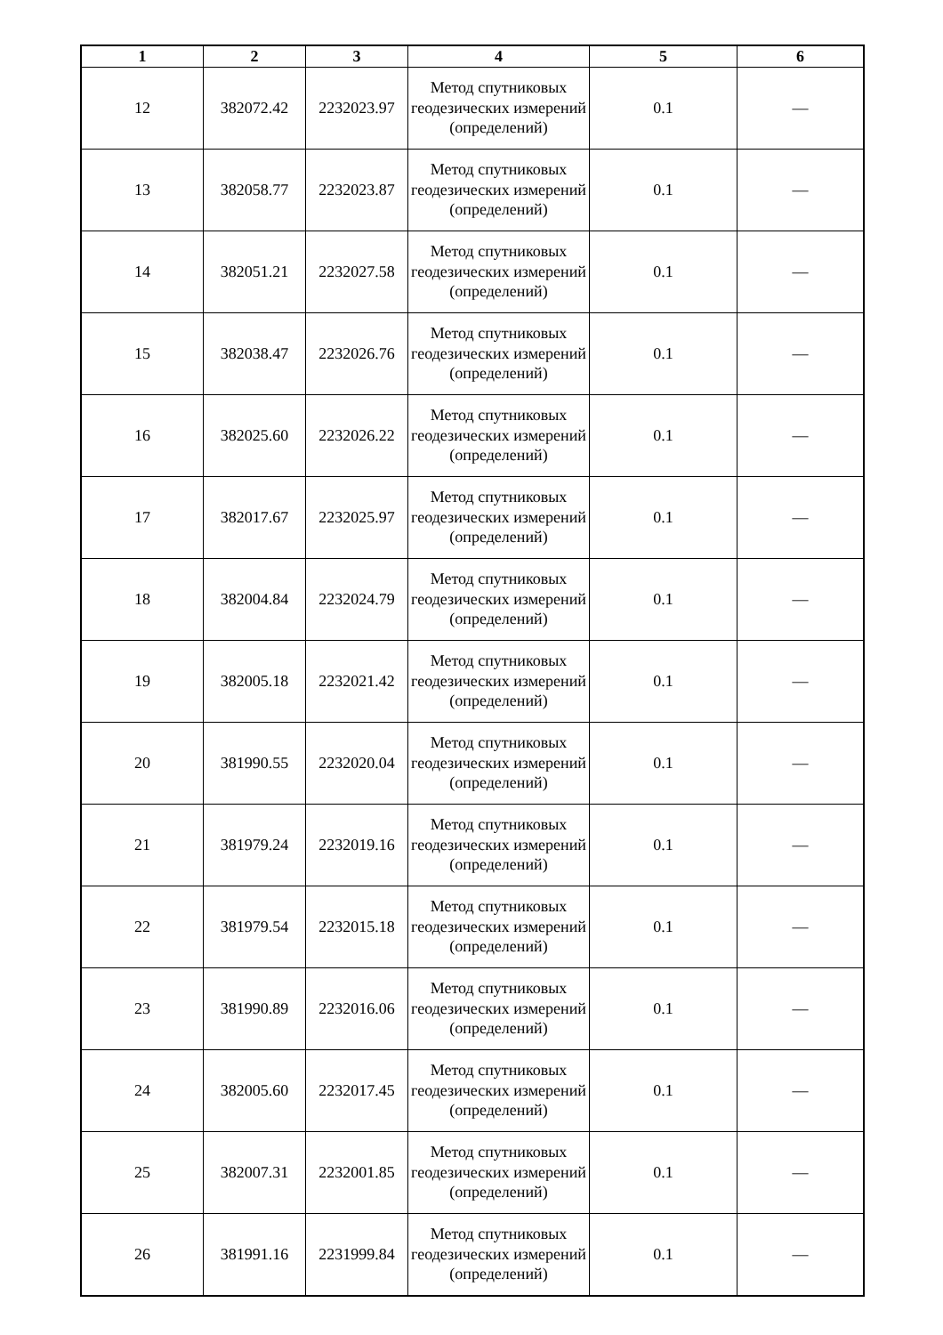| 1 | 2 | 3 | 4 | 5 | 6 |
| --- | --- | --- | --- | --- | --- |
| 12 | 382072.42 | 2232023.97 | Метод спутниковых геодезических измерений (определений) | 0.1 | — |
| 13 | 382058.77 | 2232023.87 | Метод спутниковых геодезических измерений (определений) | 0.1 | — |
| 14 | 382051.21 | 2232027.58 | Метод спутниковых геодезических измерений (определений) | 0.1 | — |
| 15 | 382038.47 | 2232026.76 | Метод спутниковых геодезических измерений (определений) | 0.1 | — |
| 16 | 382025.60 | 2232026.22 | Метод спутниковых геодезических измерений (определений) | 0.1 | — |
| 17 | 382017.67 | 2232025.97 | Метод спутниковых геодезических измерений (определений) | 0.1 | — |
| 18 | 382004.84 | 2232024.79 | Метод спутниковых геодезических измерений (определений) | 0.1 | — |
| 19 | 382005.18 | 2232021.42 | Метод спутниковых геодезических измерений (определений) | 0.1 | — |
| 20 | 381990.55 | 2232020.04 | Метод спутниковых геодезических измерений (определений) | 0.1 | — |
| 21 | 381979.24 | 2232019.16 | Метод спутниковых геодезических измерений (определений) | 0.1 | — |
| 22 | 381979.54 | 2232015.18 | Метод спутниковых геодезических измерений (определений) | 0.1 | — |
| 23 | 381990.89 | 2232016.06 | Метод спутниковых геодезических измерений (определений) | 0.1 | — |
| 24 | 382005.60 | 2232017.45 | Метод спутниковых геодезических измерений (определений) | 0.1 | — |
| 25 | 382007.31 | 2232001.85 | Метод спутниковых геодезических измерений (определений) | 0.1 | — |
| 26 | 381991.16 | 2231999.84 | Метод спутниковых геодезических измерений (определений) | 0.1 | — |